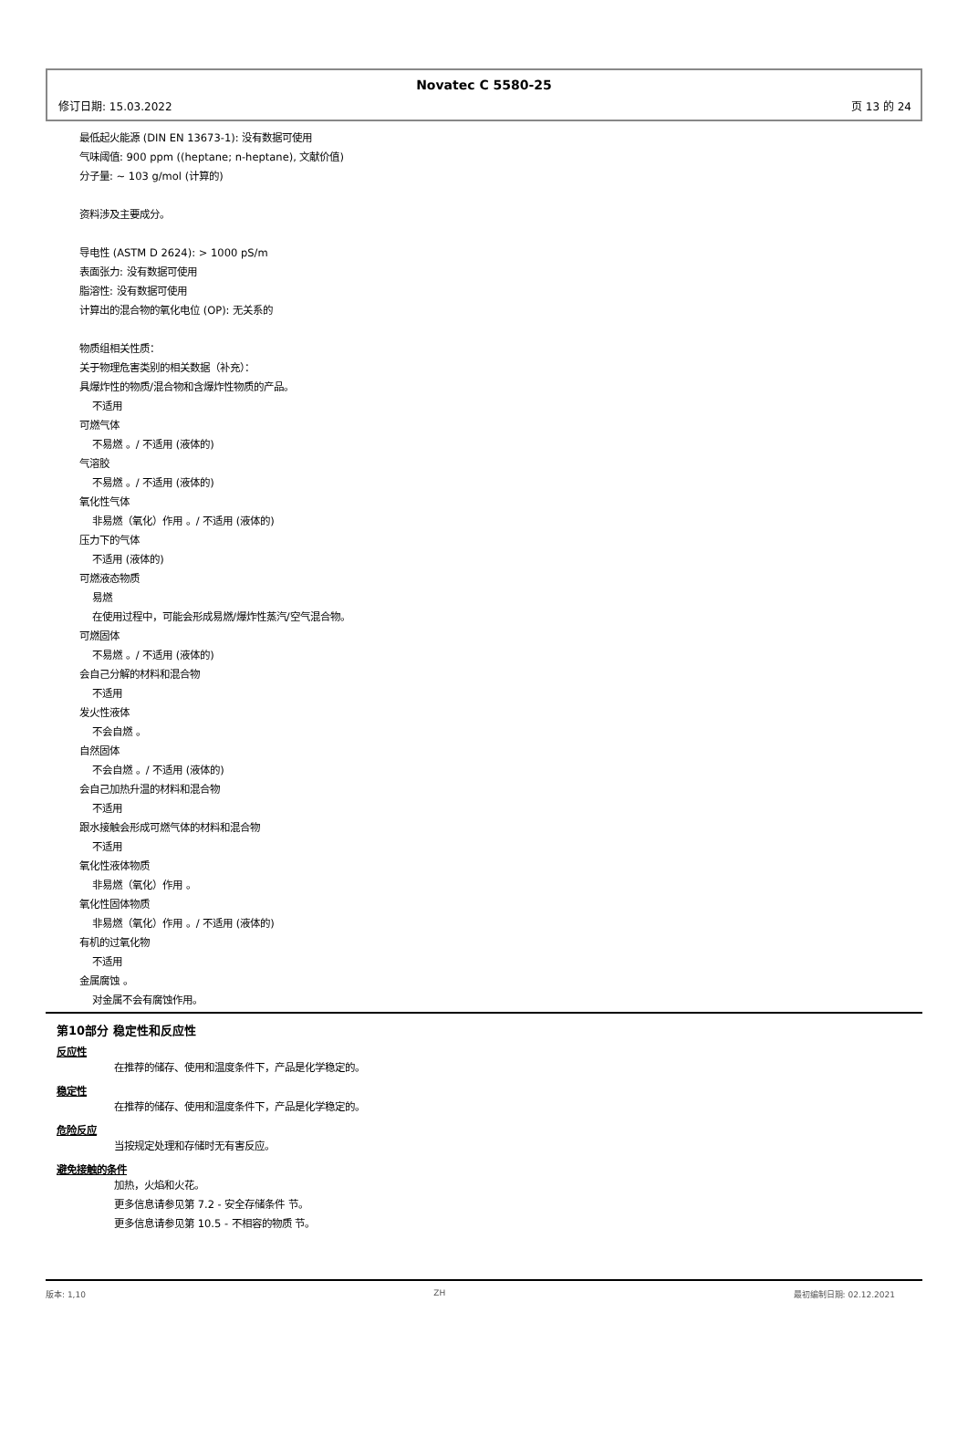Novatec C 5580-25
修订日期: 15.03.2022 页 13 的 24
最低起火能源 (DIN EN 13673-1): 没有数据可使用
气味阈值: 900 ppm ((heptane; n-heptane), 文献价值)
分子量: ~ 103 g/mol (计算的)
资料涉及主要成分。
导电性 (ASTM D 2624): > 1000 pS/m
表面张力: 没有数据可使用
脂溶性: 没有数据可使用
计算出的混合物的氧化电位 (OP): 无关系的
物质组相关性质：
关于物理危害类别的相关数据（补充）：
具爆炸性的物质/混合物和含爆炸性物质的产品。
不适用
可燃气体
不易燃 。/ 不适用 (液体的)
气溶胶
不易燃 。/ 不适用 (液体的)
氧化性气体
非易燃（氧化）作用 。/ 不适用 (液体的)
压力下的气体
不适用 (液体的)
可燃液态物质
易燃
在使用过程中，可能会形成易燃/爆炸性蒸汽/空气混合物。
可燃固体
不易燃 。/ 不适用 (液体的)
会自己分解的材料和混合物
不适用
发火性液体
不会自燃 。
自然固体
不会自燃 。/ 不适用 (液体的)
会自己加热升温的材料和混合物
不适用
跟水接触会形成可燃气体的材料和混合物
不适用
氧化性液体物质
非易燃（氧化）作用 。
氧化性固体物质
非易燃（氧化）作用 。/ 不适用 (液体的)
有机的过氧化物
不适用
金属腐蚀 。
对金属不会有腐蚀作用。
第10部分 稳定性和反应性
反应性
在推荐的储存、使用和温度条件下，产品是化学稳定的。
稳定性
在推荐的储存、使用和温度条件下，产品是化学稳定的。
危险反应
当按规定处理和存储时无有害反应。
避免接触的条件
加热，火焰和火花。
更多信息请参见第 7.2 - 安全存储条件 节。
更多信息请参见第 10.5 - 不相容的物质 节。
版本: 1,10 ZH 最初编制日期: 02.12.2021